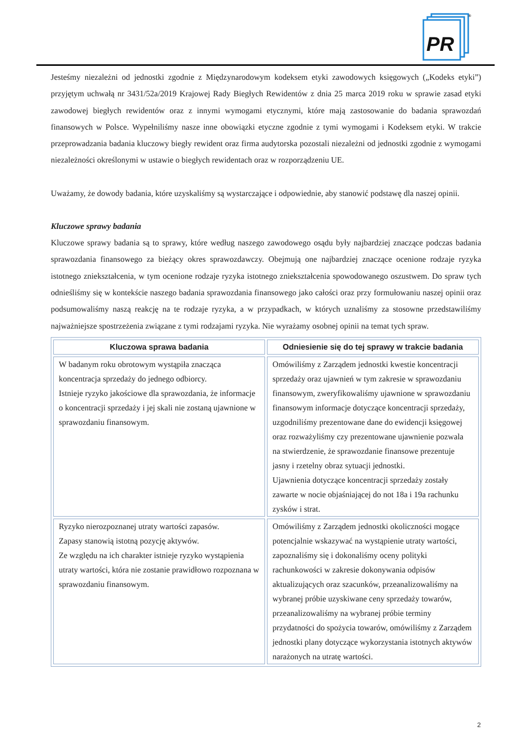PR
®
Jesteśmy niezależni od jednostki zgodnie z Międzynarodowym kodeksem etyki zawodowych księgowych („Kodeks etyki”) przyjętym uchwałą nr 3431/52a/2019 Krajowej Rady Biegłych Rewidentów z dnia 25 marca 2019 roku w sprawie zasad etyki zawodowej biegłych rewidentów oraz z innymi wymogami etycznymi, które mają zastosowanie do badania sprawozdań finansowych w Polsce. Wypełniliśmy nasze inne obowiązki etyczne zgodnie z tymi wymogami i Kodeksem etyki. W trakcie przeprowadzania badania kluczowy biegły rewident oraz firma audytorska pozostali niezależni od jednostki zgodnie z wymogami niezależności określonymi w ustawie o biegłych rewidentach oraz w rozporządzeniu UE.
Uważamy, że dowody badania, które uzyskaliśmy są wystarczające i odpowiednie, aby stanowić podstawę dla naszej opinii.
Kluczowe sprawy badania
Kluczowe sprawy badania są to sprawy, które według naszego zawodowego osądu były najbardziej znaczące podczas badania sprawozdania finansowego za bieżący okres sprawozdawczy. Obejmują one najbardziej znaczące ocenione rodzaje ryzyka istotnego zniekształcenia, w tym ocenione rodzaje ryzyka istotnego zniekształcenia spowodowanego oszustwem. Do spraw tych odnieśliśmy się w kontekście naszego badania sprawozdania finansowego jako całości oraz przy formułowaniu naszej opinii oraz podsumowaliśmy naszą reakcję na te rodzaje ryzyka, a w przypadkach, w których uznaliśmy za stosowne przedstawiliśmy najważniejsze spostrzeżenia związane z tymi rodzajami ryzyka. Nie wyrażamy osobnej opinii na temat tych spraw.
| Kluczowa sprawa badania | Odniesienie się do tej sprawy w trakcie badania |
| --- | --- |
| W badanym roku obrotowym wystąpiła znacząca koncentracja sprzedaży do jednego odbiorcy. Istnieje ryzyko jakościowe dla sprawozdania, że informacje o koncentracji sprzedaży i jej skali nie zostaną ujawnione w sprawozdaniu finansowym. | Omówiliśmy z Zarządem jednostki kwestie koncentracji sprzedaży oraz ujawnień w tym zakresie w sprawozdaniu finansowym, zweryfikowaliśmy ujawnione w sprawozdaniu finansowym informacje dotyczące koncentracji sprzedaży, uzgodniliśmy prezentowane dane do ewidencji księgowej oraz rozważyliśmy czy prezentowane ujawnienie pozwala na stwierdzenie, że sprawozdanie finansowe prezentuje jasny i rzetelny obraz sytuacji jednostki. Ujawnienia dotyczące koncentracji sprzedaży zostały zawarte w nocie objaśniającej do not 18a i 19a rachunku zysków i strat. |
| Ryzyko nierozpoznanej utraty wartości zapasów. Zapasy stanowią istotną pozycję aktywów. Ze względu na ich charakter istnieje ryzyko wystąpienia utraty wartości, która nie zostanie prawidłowo rozpoznana w sprawozdaniu finansowym. | Omówiliśmy z Zarządem jednostki okoliczności mogące potencjalnie wskazywać na wystąpienie utraty wartości, zapoznaliśmy się i dokonaliśmy oceny polityki rachunkowości w zakresie dokonywania odpisów aktualizujących oraz szacunków, przeanalizowaliśmy na wybranej próbie uzyskiwane ceny sprzedaży towarów, przeanalizowaliśmy na wybranej próbie terminy przydatności do spożycia towarów, omówiliśmy z Zarządem jednostki plany dotyczące wykorzystania istotnych aktywów narażonych na utratę wartości. |
2